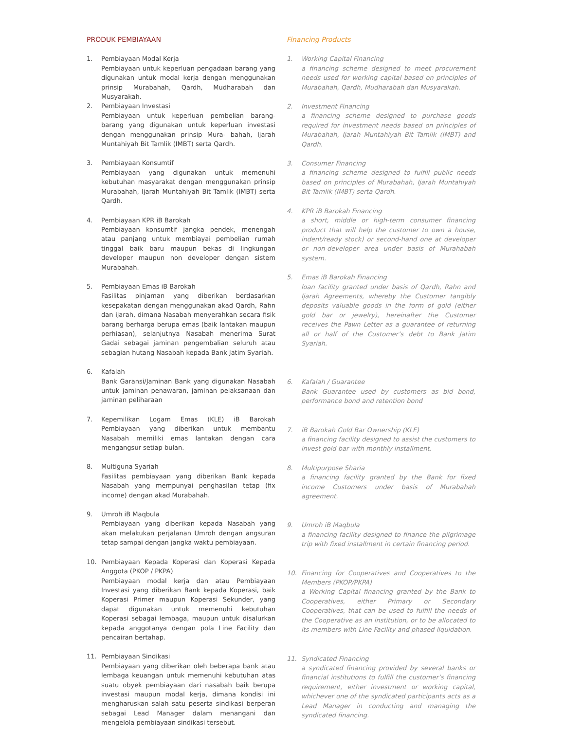PRODUK PEMBIAYAAN
1. Pembiayaan Modal Kerja
Pembiayaan untuk keperluan pengadaan barang yang digunakan untuk modal kerja dengan menggunakan prinsip Murabahah, Qardh, Mudharabah dan Musyarakah.
2. Pembiayaan Investasi
Pembiayaan untuk keperluan pembelian barang-barang yang digunakan untuk keperluan investasi dengan menggunakan prinsip Mura- bahah, Ijarah Muntahiyah Bit Tamlik (IMBT) serta Qardh.
3. Pembiayaan Konsumtif
Pembiayaan yang digunakan untuk memenuhi kebutuhan masyarakat dengan menggunakan prinsip Murabahah, Ijarah Muntahiyah Bit Tamlik (IMBT) serta Qardh.
4. Pembiayaan KPR iB Barokah
Pembiayaan konsumtif jangka pendek, menengah atau panjang untuk membiayai pembelian rumah tinggal baik baru maupun bekas di lingkungan developer maupun non developer dengan sistem Murabahah.
5. Pembiayaan Emas iB Barokah
Fasilitas pinjaman yang diberikan berdasarkan kesepakatan dengan menggunakan akad Qardh, Rahn dan ijarah, dimana Nasabah menyerahkan secara fisik barang berharga berupa emas (baik lantakan maupun perhiasan), selanjutnya Nasabah menerima Surat Gadai sebagai jaminan pengembalian seluruh atau sebagian hutang Nasabah kepada Bank Jatim Syariah.
6. Kafalah
Bank Garansi/Jaminan Bank yang digunakan Nasabah untuk jaminan penawaran, jaminan pelaksanaan dan jaminan peliharaan
7. Kepemilikan Logam Emas (KLE) iB Barokah Pembiayaan yang diberikan untuk membantu Nasabah memiliki emas lantakan dengan cara mengangsur setiap bulan.
8. Multiguna Syariah
Fasilitas pembiayaan yang diberikan Bank kepada Nasabah yang mempunyai penghasilan tetap (fix income) dengan akad Murabahah.
9. Umroh iB Maqbula
Pembiayaan yang diberikan kepada Nasabah yang akan melakukan perjalanan Umroh dengan angsuran tetap sampai dengan jangka waktu pembiayaan.
10. Pembiayaan Kepada Koperasi dan Koperasi Kepada Anggota (PKOP / PKPA)
Pembiayaan modal kerja dan atau Pembiayaan Investasi yang diberikan Bank kepada Koperasi, baik Koperasi Primer maupun Koperasi Sekunder, yang dapat digunakan untuk memenuhi kebutuhan Koperasi sebagai lembaga, maupun untuk disalurkan kepada anggotanya dengan pola Line Facility dan pencairan bertahap.
11. Pembiayaan Sindikasi
Pembiayaan yang diberikan oleh beberapa bank atau lembaga keuangan untuk memenuhi kebutuhan atas suatu obyek pembiayaan dari nasabah baik berupa investasi maupun modal kerja, dimana kondisi ini mengharuskan salah satu peserta sindikasi berperan sebagai Lead Manager dalam menangani dan mengelola pembiayaan sindikasi tersebut.
Financing Products
1. Working Capital Financing
a financing scheme designed to meet procurement needs used for working capital based on principles of Murabahah, Qardh, Mudharabah dan Musyarakah.
2. Investment Financing
a financing scheme designed to purchase goods required for investment needs based on principles of Murabahah, Ijarah Muntahiyah Bit Tamlik (IMBT) and Qardh.
3. Consumer Financing
a financing scheme designed to fulfill public needs based on principles of Murabahah, Ijarah Muntahiyah Bit Tamlik (IMBT) serta Qardh.
4. KPR iB Barokah Financing
a short, middle or high-term consumer financing product that will help the customer to own a house, indent/ready stock) or second-hand one at developer or non-developer area under basis of Murahabah system.
5. Emas iB Barokah Financing
loan facility granted under basis of Qardh, Rahn and Ijarah Agreements, whereby the Customer tangibly deposits valuable goods in the form of gold (either gold bar or jewelry), hereinafter the Customer receives the Pawn Letter as a guarantee of returning all or half of the Customer’s debt to Bank Jatim Syariah.
6. Kafalah / Guarantee
Bank Guarantee used by customers as bid bond, performance bond and retention bond
7. iB Barokah Gold Bar Ownership (KLE)
a financing facility designed to assist the customers to invest gold bar with monthly installment.
8. Multipurpose Sharia
a financing facility granted by the Bank for fixed income Customers under basis of Murabahah agreement.
9. Umroh iB Maqbula
a financing facility designed to finance the pilgrimage trip with fixed installment in certain financing period.
10. Financing for Cooperatives and Cooperatives to the Members (PKOP/PKPA)
a Working Capital financing granted by the Bank to Cooperatives, either Primary or Secondary Cooperatives, that can be used to fulfill the needs of the Cooperative as an institution, or to be allocated to its members with Line Facility and phased liquidation.
11. Syndicated Financing
a syndicated financing provided by several banks or financial institutions to fulfill the customer’s financing requirement, either investment or working capital, whichever one of the syndicated participants acts as a Lead Manager in conducting and managing the syndicated financing.